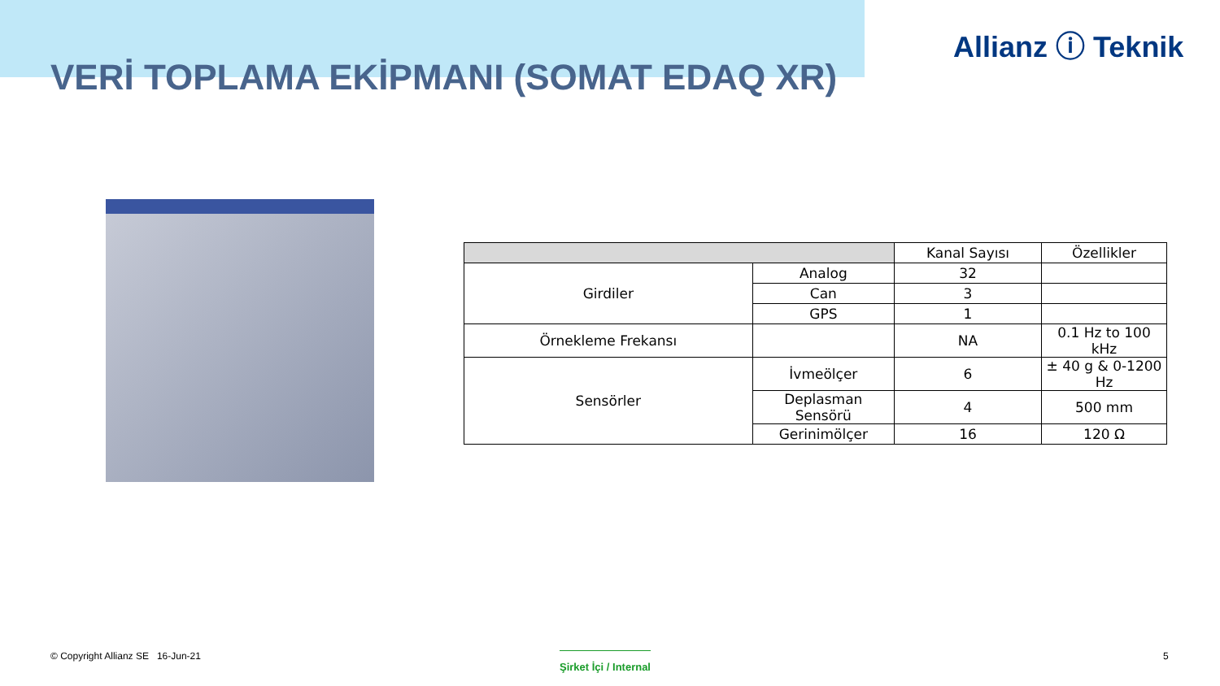Allianz ⓘ Teknik
VERİ TOPLAMA EKİPMANI (SOMAT EDAQ XR)
| | | Kanal Sayısı | Özellikler |
| --- | --- | --- | --- |
| Girdiler | Analog | 32 | |
| | Can | 3 | |
| | GPS | 1 | |
| Örnekleme Frekansı | | NA | 0.1 Hz to 100 kHz |
| Sensörler | İvmeölçer | 6 | ± 40 g & 0-1200 Hz |
| | Deplasman Sensörü | 4 | 500 mm |
| | Gerinimölçer | 16 | 120 Ω |
© Copyright Allianz SE 16-Jun-21
Şirket İçi / Internal 5